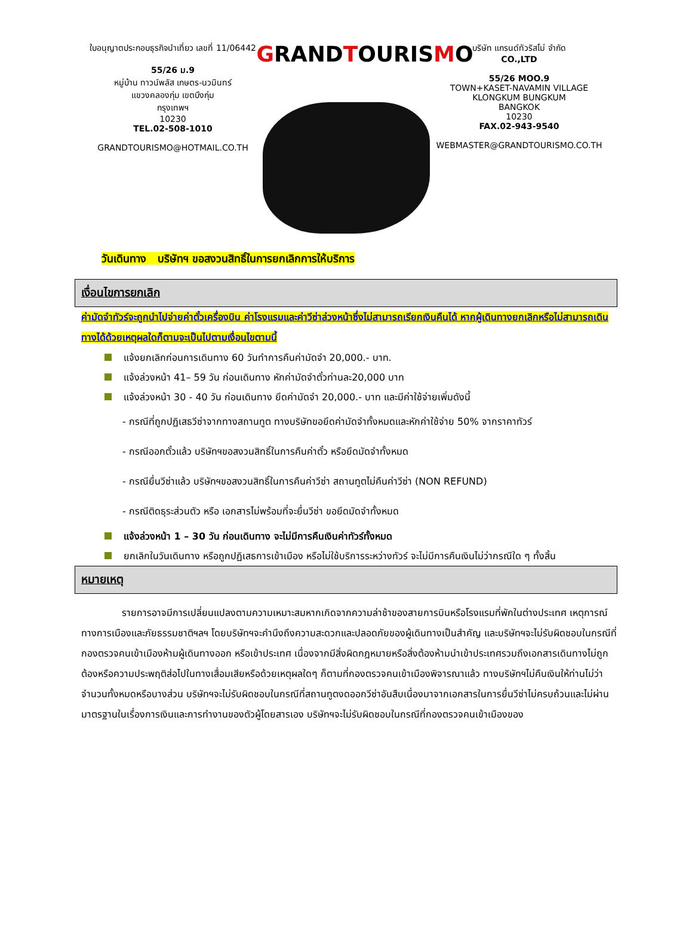ใบอนุญาตประกอบธุรกิจนำเที่ยว เลขที่ 11/06442
55/26 ม.9
หมู่บ้าน ทาวน์พลัส เกษตร-นวมินทร์
แขวงคลองกุ่ม เขตบึงกุ่ม
กรุงเทพฯ
10230
TEL.02-508-1010
GRANDTOURISMO@HOTMAIL.CO.TH
GRANDTOURISMO
บริษัท แกรนด์ทัวริสโม่ จำกัด
CO.,LTD
55/26 MOO.9
TOWN+KASET-NAVAMIN VILLAGE
KLONGKUM BUNGKUM
BANGKOK
10230
FAX.02-943-9540
WEBMASTER@GRANDTOURISMO.CO.TH
วันเดินทาง บริษัทฯ ขอสงวนสิทธิ์ในการยกเลิกการให้บริการ
เงื่อนไขการยกเลิก
ค่ามัดจำทัวร์จะถูกนำไปจ่ายค่าตั๋วเครื่องบิน ค่าโรงแรมและค่าวีซ่าล่วงหน้าซึ่งไม่สามารถเรียกเงินคืนได้ หากผู้เดินทางยกเลิกหรือไม่สามารถเดินทางได้ด้วยเหตุผลใดก็ตามจะเป็นไปตามเงื่อนไขตามนี้
แจ้งยกเลิกก่อนการเดินทาง 60 วันทำการคืนค่ามัดจำ 20,000.- บาท.
แจ้งล่วงหน้า 41– 59 วัน ก่อนเดินทาง หักค่ามัดจำตั๋วท่านละ20,000 บาท
แจ้งล่วงหน้า 30 - 40 วัน ก่อนเดินทาง ยึดค่ามัดจำ 20,000.- บาท และมีค่าใช้จ่ายเพิ่มดังนี้
- กรณีที่ถูกปฏิเสธวีซ่าจากทางสถานทูต ทางบริษัทขอยึดค่ามัดจำทั้งหมดและหักค่าใช้จ่าย 50% จากราคาทัวร์
- กรณีออกตั๋วแล้ว บริษัทฯขอสงวนสิทธิ์ในการคืนค่าตั๋ว หรือยึดมัดจำทั้งหมด
- กรณียื่นวีซ่าแล้ว บริษัทฯขอสงวนสิทธิ์ในการคืนค่าวีซ่า สถานทูตไม่คืนค่าวีซ่า (NON REFUND)
- กรณีติดธุระส่วนตัว หรือ เอกสารไม่พร้อมที่จะยื่นวีซ่า ขอยึดมัดจำทั้งหมด
แจ้งล่วงหน้า 1 – 30 วัน ก่อนเดินทาง จะไม่มีการคืนเงินค่าทัวร์ทั้งหมด
ยกเลิกในวันเดินทาง หรือถูกปฏิเสธการเข้าเมือง หรือไม่ใช้บริการระหว่างทัวร์ จะไม่มีการคืนเงินไม่ว่ากรณีใด ๆ ทั้งสิ้น
หมายเหตุ
รายการอาจมีการเปลี่ยนแปลงตามความเหมาะสมหากเกิดจากความล่าช้าของสายการบินหรือโรงแรมที่พักในต่างประเทศ เหตุการณ์ทางการเมืองและภัยธรรมชาติฯลฯ โดยบริษัทฯจะคำนึงถึงความสะดวกและปลอดภัยของผู้เดินทางเป็นสำคัญ และบริษัทฯจะไม่รับผิดชอบในกรณีที่กองตรวจคนเข้าเมืองห้ามผู้เดินทางออก หรือเข้าประเทศ เนื่องจากมีสิ่งผิดกฎหมายหรือสิ่งต้องห้ามนำเข้าประเทศรวมถึงเอกสารเดินทางไม่ถูกต้องหรือความประพฤติส่อไปในทางเสื่อมเสียหรือด้วยเหตุผลใดๆ ก็ตามที่กองตรวจคนเข้าเมืองพิจารณาแล้ว ทางบริษัทฯไม่คืนเงินให้ท่านไม่ว่าจำนวนทั้งหมดหรือบางส่วน บริษัทฯจะไม่รับผิดชอบในกรณีที่สถานทูตงดออกวีซ่าอันสืบเนื่องมาจากเอกสารในการยื่นวีซ่าไม่ครบถ้วนและไม่ผ่านมาตรฐานในเรื่องการเงินและการทำงานของตัวผู้โดยสารเอง บริษัทฯจะไม่รับผิดชอบในกรณีที่กองตรวจคนเข้าเมืองของ